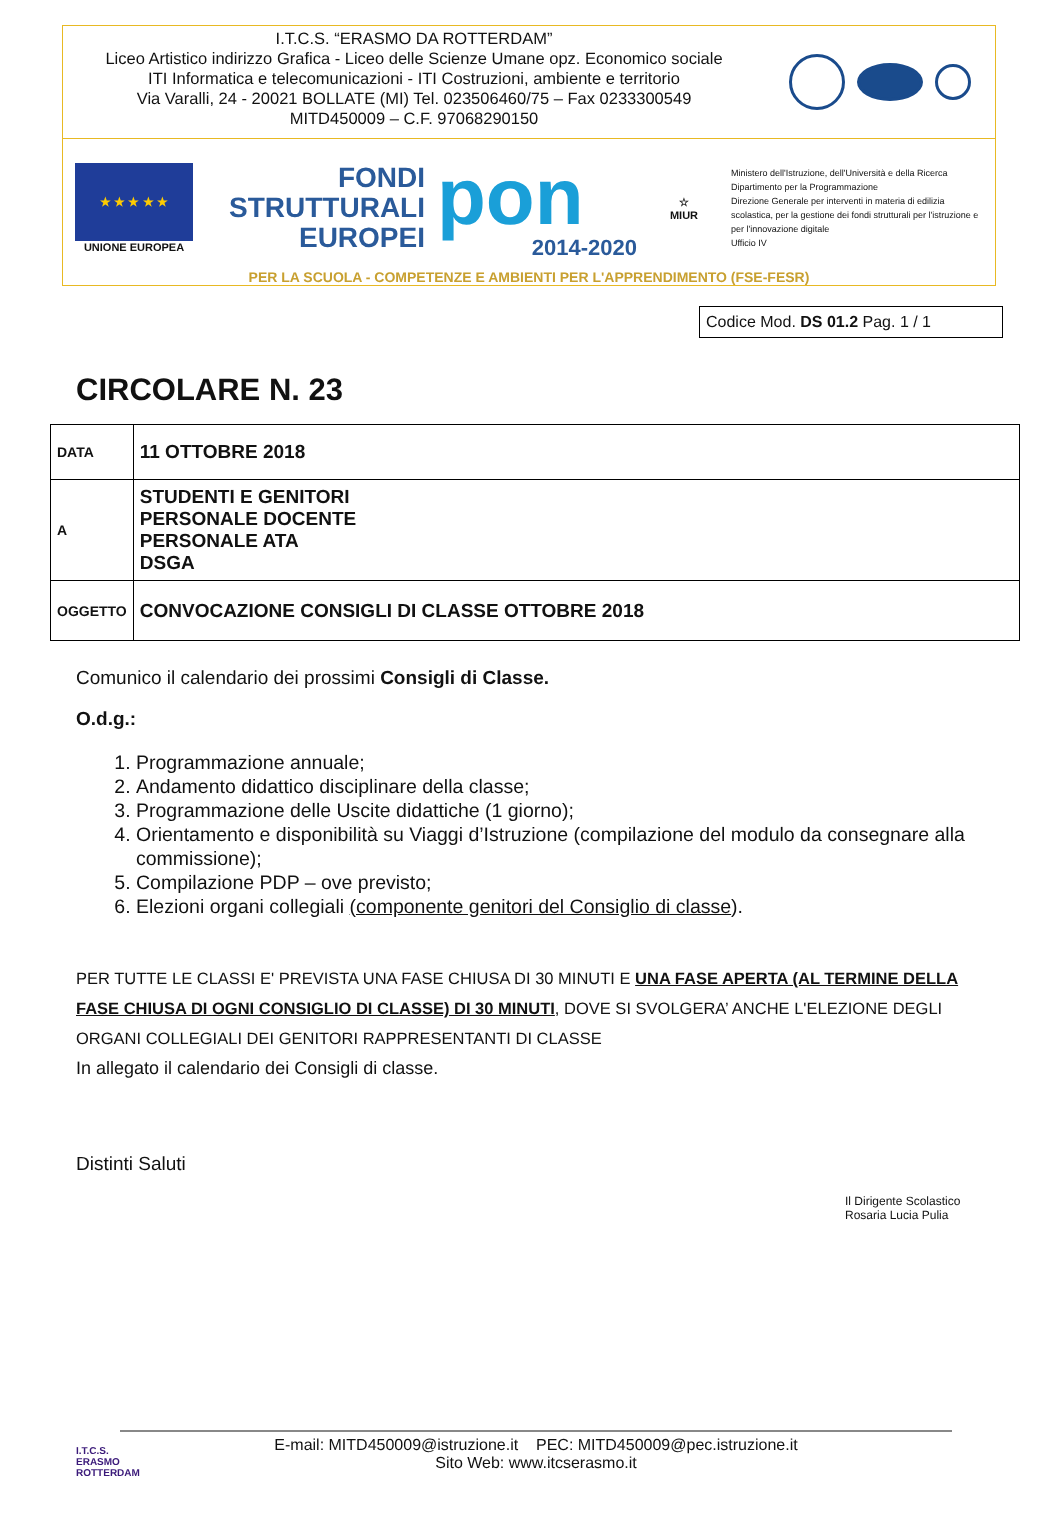I.T.C.S. “ERASMO DA ROTTERDAM”
Liceo Artistico indirizzo Grafica - Liceo delle Scienze Umane opz. Economico sociale
ITI Informatica e telecomunicazioni - ITI Costruzioni, ambiente e territorio
Via Varalli, 24 - 20021 BOLLATE (MI) Tel. 023506460/75 – Fax 0233300549
MITD450009 – C.F. 97068290150
★ ★ ★ ★ ★
UNIONE EUROPEA
FONDI
STRUTTURALI
EUROPEI
pon
2014-2020
☆
MIUR
Ministero dell'Istruzione, dell'Università e della Ricerca
Dipartimento per la Programmazione
Direzione Generale per interventi in materia di edilizia scolastica, per la gestione dei fondi strutturali per l'istruzione e per l'innovazione digitale
Ufficio IV
PER LA SCUOLA - COMPETENZE E AMBIENTI PER L'APPRENDIMENTO (FSE-FESR)
Codice Mod. DS 01.2 Pag. 1 / 1
CIRCOLARE N. 23
| DATA | 11 OTTOBRE 2018 |
| A | STUDENTI E GENITORI PERSONALE DOCENTE PERSONALE ATA DSGA |
| OGGETTO | CONVOCAZIONE CONSIGLI DI CLASSE OTTOBRE 2018 |
Comunico il calendario dei prossimi Consigli di Classe.
O.d.g.:
1. Programmazione annuale;
2. Andamento didattico disciplinare della classe;
3. Programmazione delle Uscite didattiche (1 giorno);
4. Orientamento e disponibilità su Viaggi d’Istruzione (compilazione del modulo da consegnare alla commissione);
5. Compilazione PDP – ove previsto;
6. Elezioni organi collegiali (componente genitori del Consiglio di classe).
PER TUTTE LE CLASSI E' PREVISTA UNA FASE CHIUSA DI 30 MINUTI E UNA FASE APERTA (AL TERMINE DELLA FASE CHIUSA DI OGNI CONSIGLIO DI CLASSE) DI 30 MINUTI, DOVE SI SVOLGERA’ ANCHE L'ELEZIONE DEGLI ORGANI COLLEGIALI DEI GENITORI RAPPRESENTANTI DI CLASSE
In allegato il calendario dei Consigli di classe.
Distinti Saluti
Il Dirigente Scolastico
Rosaria Lucia Pulia
I.T.C.S.
ERASMO
ROTTERDAM
E-mail: MITD450009@istruzione.it PEC: MITD450009@pec.istruzione.it
Sito Web: www.itcserasmo.it